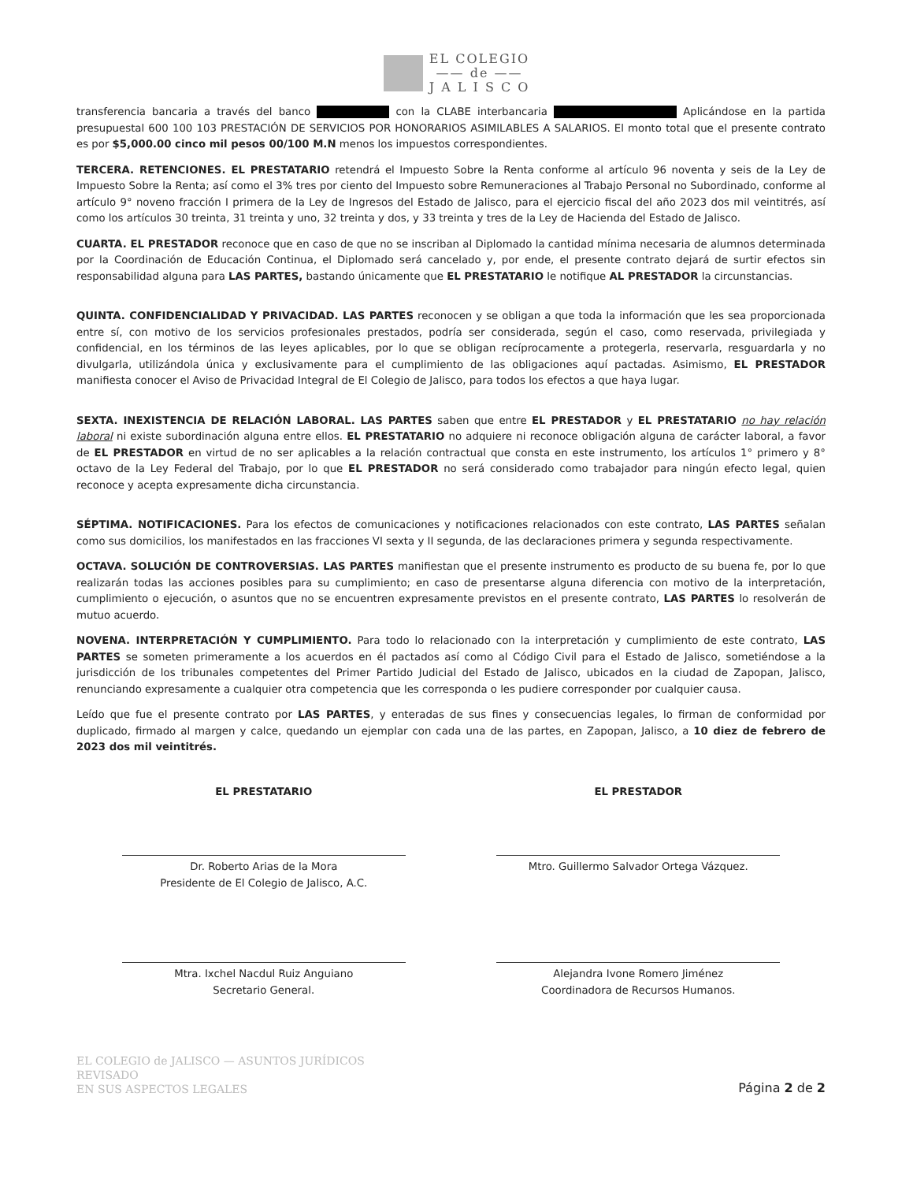EL COLEGIO
—— de ——
J A L I S C O
transferencia bancaria a través del banco con la CLABE interbancaria Aplicándose en la partida presupuestal 600 100 103 PRESTACIÓN DE SERVICIOS POR HONORARIOS ASIMILABLES A SALARIOS. El monto total que el presente contrato es por $5,000.00 cinco mil pesos 00/100 M.N menos los impuestos correspondientes.
TERCERA. RETENCIONES. EL PRESTATARIO retendrá el Impuesto Sobre la Renta conforme al artículo 96 noventa y seis de la Ley de Impuesto Sobre la Renta; así como el 3% tres por ciento del Impuesto sobre Remuneraciones al Trabajo Personal no Subordinado, conforme al artículo 9° noveno fracción I primera de la Ley de Ingresos del Estado de Jalisco, para el ejercicio fiscal del año 2023 dos mil veintitrés, así como los artículos 30 treinta, 31 treinta y uno, 32 treinta y dos, y 33 treinta y tres de la Ley de Hacienda del Estado de Jalisco.
CUARTA. EL PRESTADOR reconoce que en caso de que no se inscriban al Diplomado la cantidad mínima necesaria de alumnos determinada por la Coordinación de Educación Continua, el Diplomado será cancelado y, por ende, el presente contrato dejará de surtir efectos sin responsabilidad alguna para LAS PARTES, bastando únicamente que EL PRESTATARIO le notifique AL PRESTADOR la circunstancias.
QUINTA. CONFIDENCIALIDAD Y PRIVACIDAD. LAS PARTES reconocen y se obligan a que toda la información que les sea proporcionada entre sí, con motivo de los servicios profesionales prestados, podría ser considerada, según el caso, como reservada, privilegiada y confidencial, en los términos de las leyes aplicables, por lo que se obligan recíprocamente a protegerla, reservarla, resguardarla y no divulgarla, utilizándola única y exclusivamente para el cumplimiento de las obligaciones aquí pactadas. Asimismo, EL PRESTADOR manifiesta conocer el Aviso de Privacidad Integral de El Colegio de Jalisco, para todos los efectos a que haya lugar.
SEXTA. INEXISTENCIA DE RELACIÓN LABORAL. LAS PARTES saben que entre EL PRESTADOR y EL PRESTATARIO no hay relación laboral ni existe subordinación alguna entre ellos. EL PRESTATARIO no adquiere ni reconoce obligación alguna de carácter laboral, a favor de EL PRESTADOR en virtud de no ser aplicables a la relación contractual que consta en este instrumento, los artículos 1° primero y 8° octavo de la Ley Federal del Trabajo, por lo que EL PRESTADOR no será considerado como trabajador para ningún efecto legal, quien reconoce y acepta expresamente dicha circunstancia.
SÉPTIMA. NOTIFICACIONES. Para los efectos de comunicaciones y notificaciones relacionados con este contrato, LAS PARTES señalan como sus domicilios, los manifestados en las fracciones VI sexta y II segunda, de las declaraciones primera y segunda respectivamente.
OCTAVA. SOLUCIÓN DE CONTROVERSIAS. LAS PARTES manifiestan que el presente instrumento es producto de su buena fe, por lo que realizarán todas las acciones posibles para su cumplimiento; en caso de presentarse alguna diferencia con motivo de la interpretación, cumplimiento o ejecución, o asuntos que no se encuentren expresamente previstos en el presente contrato, LAS PARTES lo resolverán de mutuo acuerdo.
NOVENA. INTERPRETACIÓN Y CUMPLIMIENTO. Para todo lo relacionado con la interpretación y cumplimiento de este contrato, LAS PARTES se someten primeramente a los acuerdos en él pactados así como al Código Civil para el Estado de Jalisco, sometiéndose a la jurisdicción de los tribunales competentes del Primer Partido Judicial del Estado de Jalisco, ubicados en la ciudad de Zapopan, Jalisco, renunciando expresamente a cualquier otra competencia que les corresponda o les pudiere corresponder por cualquier causa.
Leído que fue el presente contrato por LAS PARTES, y enteradas de sus fines y consecuencias legales, lo firman de conformidad por duplicado, firmado al margen y calce, quedando un ejemplar con cada una de las partes, en Zapopan, Jalisco, a 10 diez de febrero de 2023 dos mil veintitrés.
EL PRESTATARIO
Dr. Roberto Arias de la Mora
Presidente de El Colegio de Jalisco, A.C.
EL PRESTADOR
Mtro. Guillermo Salvador Ortega Vázquez.
Mtra. Ixchel Nacdul Ruiz Anguiano
Secretario General.
Alejandra Ivone Romero Jiménez
Coordinadora de Recursos Humanos.
EL COLEGIO de JALISCO — ASUNTOS JURÍDICOS
REVISADO
EN SUS ASPECTOS LEGALES
Página 2 de 2